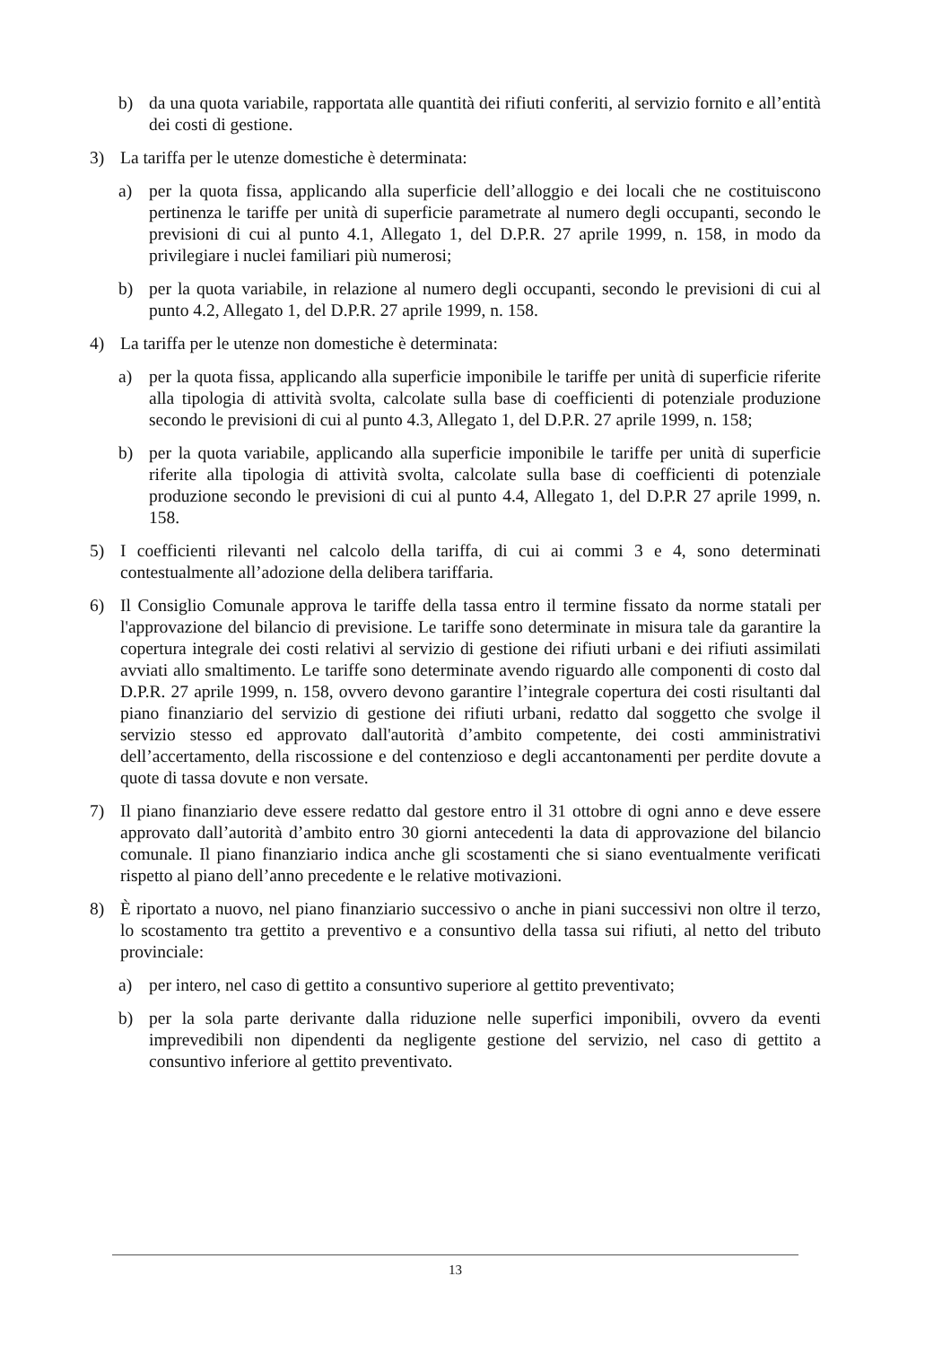b) da una quota variabile, rapportata alle quantità dei rifiuti conferiti, al servizio fornito e all’entità dei costi di gestione.
3) La tariffa per le utenze domestiche è determinata:
a) per la quota fissa, applicando alla superficie dell’alloggio e dei locali che ne costituiscono pertinenza le tariffe per unità di superficie parametrate al numero degli occupanti, secondo le previsioni di cui al punto 4.1, Allegato 1, del D.P.R. 27 aprile 1999, n. 158, in modo da privilegiare i nuclei familiari più numerosi;
b) per la quota variabile, in relazione al numero degli occupanti, secondo le previsioni di cui al punto 4.2, Allegato 1, del D.P.R. 27 aprile 1999, n. 158.
4) La tariffa per le utenze non domestiche è determinata:
a) per la quota fissa, applicando alla superficie imponibile le tariffe per unità di superficie riferite alla tipologia di attività svolta, calcolate sulla base di coefficienti di potenziale produzione secondo le previsioni di cui al punto 4.3, Allegato 1, del D.P.R. 27 aprile 1999, n. 158;
b) per la quota variabile, applicando alla superficie imponibile le tariffe per unità di superficie riferite alla tipologia di attività svolta, calcolate sulla base di coefficienti di potenziale produzione secondo le previsioni di cui al punto 4.4, Allegato 1, del D.P.R 27 aprile 1999, n. 158.
5) I coefficienti rilevanti nel calcolo della tariffa, di cui ai commi 3 e 4, sono determinati contestualmente all’adozione della delibera tariffaria.
6) Il Consiglio Comunale approva le tariffe della tassa entro il termine fissato da norme statali per l'approvazione del bilancio di previsione. Le tariffe sono determinate in misura tale da garantire la copertura integrale dei costi relativi al servizio di gestione dei rifiuti urbani e dei rifiuti assimilati avviati allo smaltimento. Le tariffe sono determinate avendo riguardo alle componenti di costo dal D.P.R. 27 aprile 1999, n. 158, ovvero devono garantire l’integrale copertura dei costi risultanti dal piano finanziario del servizio di gestione dei rifiuti urbani, redatto dal soggetto che svolge il servizio stesso ed approvato dall'autorità d’ambito competente, dei costi amministrativi dell’accertamento, della riscossione e del contenzioso e degli accantonamenti per perdite dovute a quote di tassa dovute e non versate.
7) Il piano finanziario deve essere redatto dal gestore entro il 31 ottobre di ogni anno e deve essere approvato dall’autorità d’ambito entro 30 giorni antecedenti la data di approvazione del bilancio comunale. Il piano finanziario indica anche gli scostamenti che si siano eventualmente verificati rispetto al piano dell’anno precedente e le relative motivazioni.
8) È riportato a nuovo, nel piano finanziario successivo o anche in piani successivi non oltre il terzo, lo scostamento tra gettito a preventivo e a consuntivo della tassa sui rifiuti, al netto del tributo provinciale:
a) per intero, nel caso di gettito a consuntivo superiore al gettito preventivato;
b) per la sola parte derivante dalla riduzione nelle superfici imponibili, ovvero da eventi imprevedibili non dipendenti da negligente gestione del servizio, nel caso di gettito a consuntivo inferiore al gettito preventivato.
13